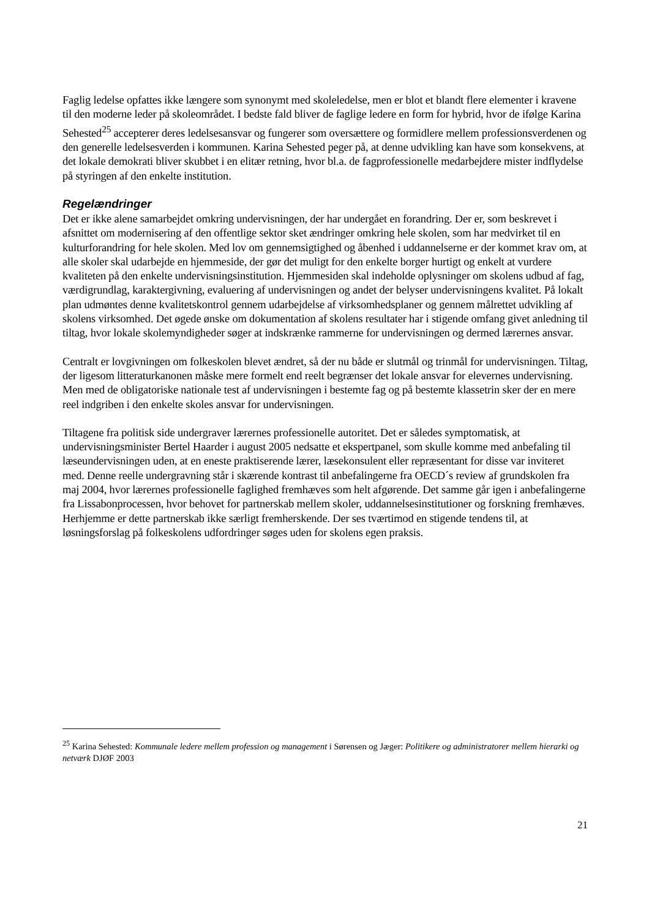Faglig ledelse opfattes ikke længere som synonymt med skoleledelse, men er blot et blandt flere elementer i kravene til den moderne leder på skoleområdet. I bedste fald bliver de faglige ledere en form for hybrid, hvor de ifølge Karina Sehested<sup>25</sup> accepterer deres ledelsesansvar og fungerer som oversættere og formidlere mellem professionsverdenen og den generelle ledelsesverden i kommunen. Karina Sehested peger på, at denne udvikling kan have som konsekvens, at det lokale demokrati bliver skubbet i en elitær retning, hvor bl.a. de fagprofessionelle medarbejdere mister indflydelse på styringen af den enkelte institution.
Regelændringer
Det er ikke alene samarbejdet omkring undervisningen, der har undergået en forandring. Der er, som beskrevet i afsnittet om modernisering af den offentlige sektor sket ændringer omkring hele skolen, som har medvirket til en kulturforandring for hele skolen. Med lov om gennemsigtighed og åbenhed i uddannelserne er der kommet krav om, at alle skoler skal udarbejde en hjemmeside, der gør det muligt for den enkelte borger hurtigt og enkelt at vurdere kvaliteten på den enkelte undervisningsinstitution. Hjemmesiden skal indeholde oplysninger om skolens udbud af fag, værdigrundlag, karaktergivning, evaluering af undervisningen og andet der belyser undervisningens kvalitet. På lokalt plan udmøntes denne kvalitetskontrol gennem udarbejdelse af virksomhedsplaner og gennem målrettet udvikling af skolens virksomhed. Det øgede ønske om dokumentation af skolens resultater har i stigende omfang givet anledning til tiltag, hvor lokale skolemyndigheder søger at indskrænke rammerne for undervisningen og dermed lærernes ansvar.
Centralt er lovgivningen om folkeskolen blevet ændret, så der nu både er slutmål og trinmål for undervisningen. Tiltag, der ligesom litteraturkanonen måske mere formelt end reelt begrænser det lokale ansvar for elevernes undervisning. Men med de obligatoriske nationale test af undervisningen i bestemte fag og på bestemte klassetrin sker der en mere reel indgriben i den enkelte skoles ansvar for undervisningen.
Tiltagene fra politisk side undergraver lærernes professionelle autoritet. Det er således symptomatisk, at undervisningsminister Bertel Haarder i august 2005 nedsatte et ekspertpanel, som skulle komme med anbefaling til læseundervisningen uden, at en eneste praktiserende lærer, læsekonsulent eller repræsentant for disse var inviteret med. Denne reelle undergravning står i skærende kontrast til anbefalingerne fra OECD´s review af grundskolen fra maj 2004, hvor lærernes professionelle faglighed fremhæves som helt afgørende. Det samme går igen i anbefalingerne fra Lissabonprocessen, hvor behovet for partnerskab mellem skoler, uddannelsesinstitutioner og forskning fremhæves. Herhjemme er dette partnerskab ikke særligt fremherskende. Der ses tværtimod en stigende tendens til, at løsningsforslag på folkeskolens udfordringer søges uden for skolens egen praksis.
<sup>25</sup> Karina Sehested: Kommunale ledere mellem profession og management i Sørensen og Jæger: Politikere og administratorer mellem hierarki og netværk DJØF 2003
21